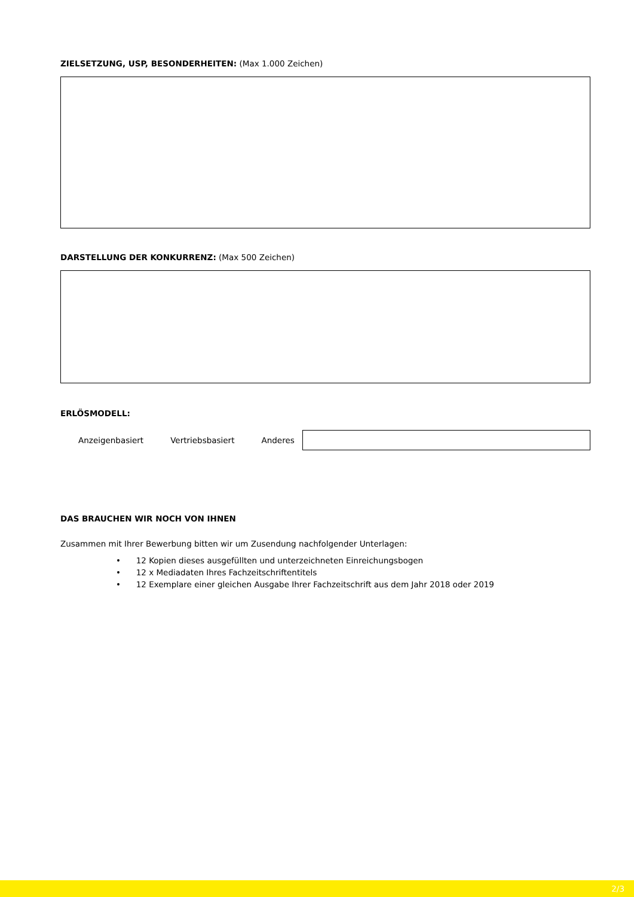ZIELSETZUNG, USP, BESONDERHEITEN: (Max 1.000 Zeichen)
DARSTELLUNG DER KONKURRENZ: (Max 500 Zeichen)
ERLÖSMODELL:
Anzeigenbasiert Vertriebsbasiert Anderes
DAS BRAUCHEN WIR NOCH VON IHNEN
Zusammen mit Ihrer Bewerbung bitten wir um Zusendung nachfolgender Unterlagen:
• 12 Kopien dieses ausgefüllten und unterzeichneten Einreichungsbogen
• 12 x Mediadaten Ihres Fachzeitschriftentitels
• 12 Exemplare einer gleichen Ausgabe Ihrer Fachzeitschrift aus dem Jahr 2018 oder 2019
2/3